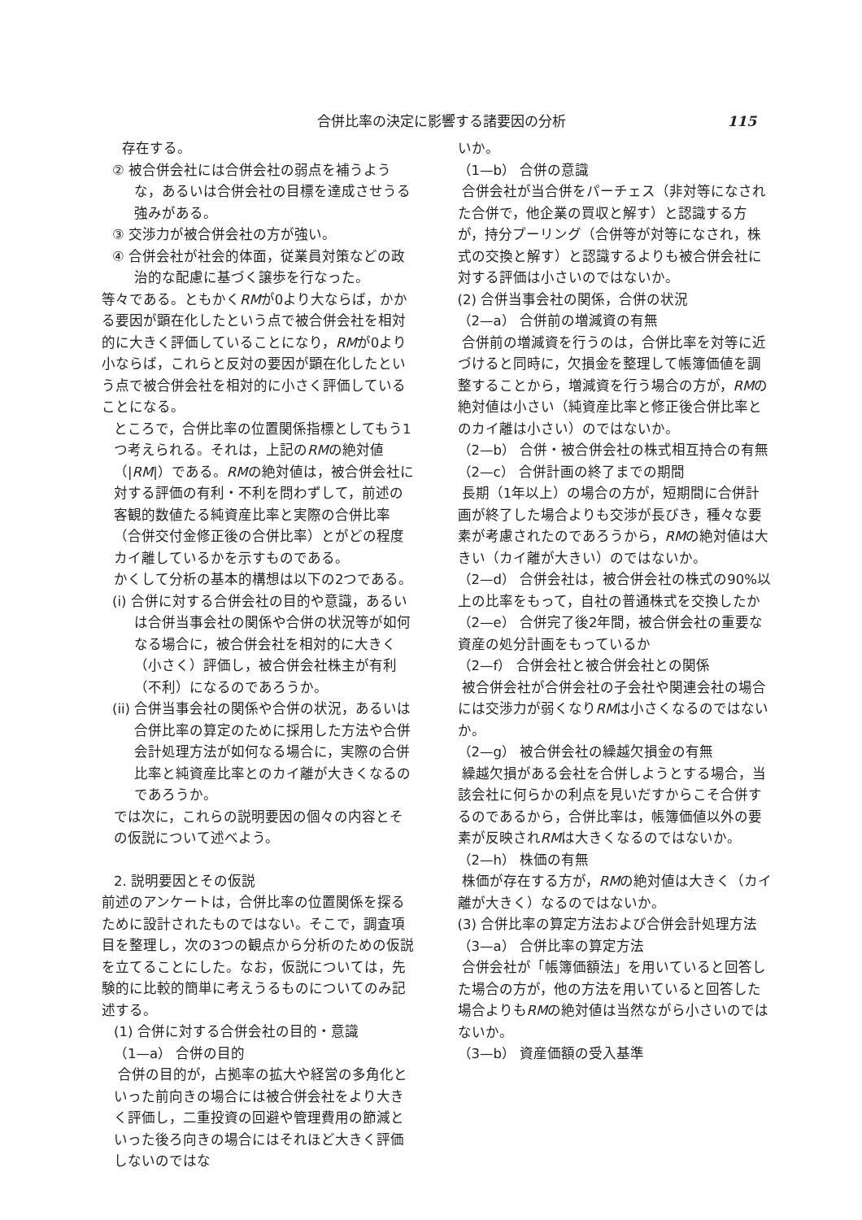合併比率の決定に影響する諸要因の分析 115
存在する。
② 被合併会社には合併会社の弱点を補うような，あるいは合併会社の目標を達成させうる強みがある。
③ 交渉力が被合併会社の方が強い。
④ 合併会社が社会的体面，従業員対策などの政治的な配慮に基づく譲歩を行なった。
等々である。ともかくRMが0より大ならば，かかる要因が顕在化したという点で被合併会社を相対的に大きく評価していることになり，RMが0より小ならば，これらと反対の要因が顕在化したという点で被合併会社を相対的に小さく評価していることになる。
ところで，合併比率の位置関係指標としてもう1つ考えられる。それは，上記のRMの絶対値（|RM|）である。RMの絶対値は，被合併会社に対する評価の有利・不利を問わずして，前述の客観的数値たる純資産比率と実際の合併比率（合併交付金修正後の合併比率）とがどの程度カイ離しているかを示すものである。
かくして分析の基本的構想は以下の2つである。
(i) 合併に対する合併会社の目的や意識，あるいは合併当事会社の関係や合併の状況等が如何なる場合に，被合併会社を相対的に大きく（小さく）評価し，被合併会社株主が有利（不利）になるのであろうか。
(ii) 合併当事会社の関係や合併の状況，あるいは合併比率の算定のために採用した方法や合併会計処理方法が如何なる場合に，実際の合併比率と純資産比率とのカイ離が大きくなるのであろうか。
では次に，これらの説明要因の個々の内容とその仮説について述べよう。
2. 説明要因とその仮説
前述のアンケートは，合併比率の位置関係を探るために設計されたものではない。そこで，調査項目を整理し，次の3つの観点から分析のための仮説を立てることにした。なお，仮説については，先験的に比較的簡単に考えうるものについてのみ記述する。
(1) 合併に対する合併会社の目的・意識
（1—a） 合併の目的
合併の目的が，占拠率の拡大や経営の多角化といった前向きの場合には被合併会社をより大きく評価し，二重投資の回避や管理費用の節減といった後ろ向きの場合にはそれほど大きく評価しないのではな
いか。
（1—b） 合併の意識
合併会社が当合併をパーチェス（非対等になされた合併で，他企業の買収と解す）と認識する方が，持分プーリング（合併等が対等になされ，株式の交換と解す）と認識するよりも被合併会社に対する評価は小さいのではないか。
(2) 合併当事会社の関係，合併の状況
（2—a） 合併前の増減資の有無
合併前の増減資を行うのは，合併比率を対等に近づけると同時に，欠損金を整理して帳簿価値を調整することから，増減資を行う場合の方が，RMの絶対値は小さい（純資産比率と修正後合併比率とのカイ離は小さい）のではないか。
（2—b） 合併・被合併会社の株式相互持合の有無
（2—c） 合併計画の終了までの期間
長期（1年以上）の場合の方が，短期間に合併計画が終了した場合よりも交渉が長びき，種々な要素が考慮されたのであろうから，RMの絶対値は大きい（カイ離が大きい）のではないか。
（2—d） 合併会社は，被合併会社の株式の90%以上の比率をもって，自社の普通株式を交換したか
（2—e） 合併完了後2年間，被合併会社の重要な資産の処分計画をもっているか
（2—f） 合併会社と被合併会社との関係
被合併会社が合併会社の子会社や関連会社の場合には交渉力が弱くなりRMは小さくなるのではないか。
（2—g） 被合併会社の繰越欠損金の有無
繰越欠損がある会社を合併しようとする場合，当該会社に何らかの利点を見いだすからこそ合併するのであるから，合併比率は，帳簿価値以外の要素が反映されRMは大きくなるのではないか。
（2—h） 株価の有無
株価が存在する方が，RMの絶対値は大きく（カイ離が大きく）なるのではないか。
(3) 合併比率の算定方法および合併会計処理方法
（3—a） 合併比率の算定方法
合併会社が「帳簿価額法」を用いていると回答した場合の方が，他の方法を用いていると回答した場合よりもRMの絶対値は当然ながら小さいのではないか。
（3—b） 資産価額の受入基準